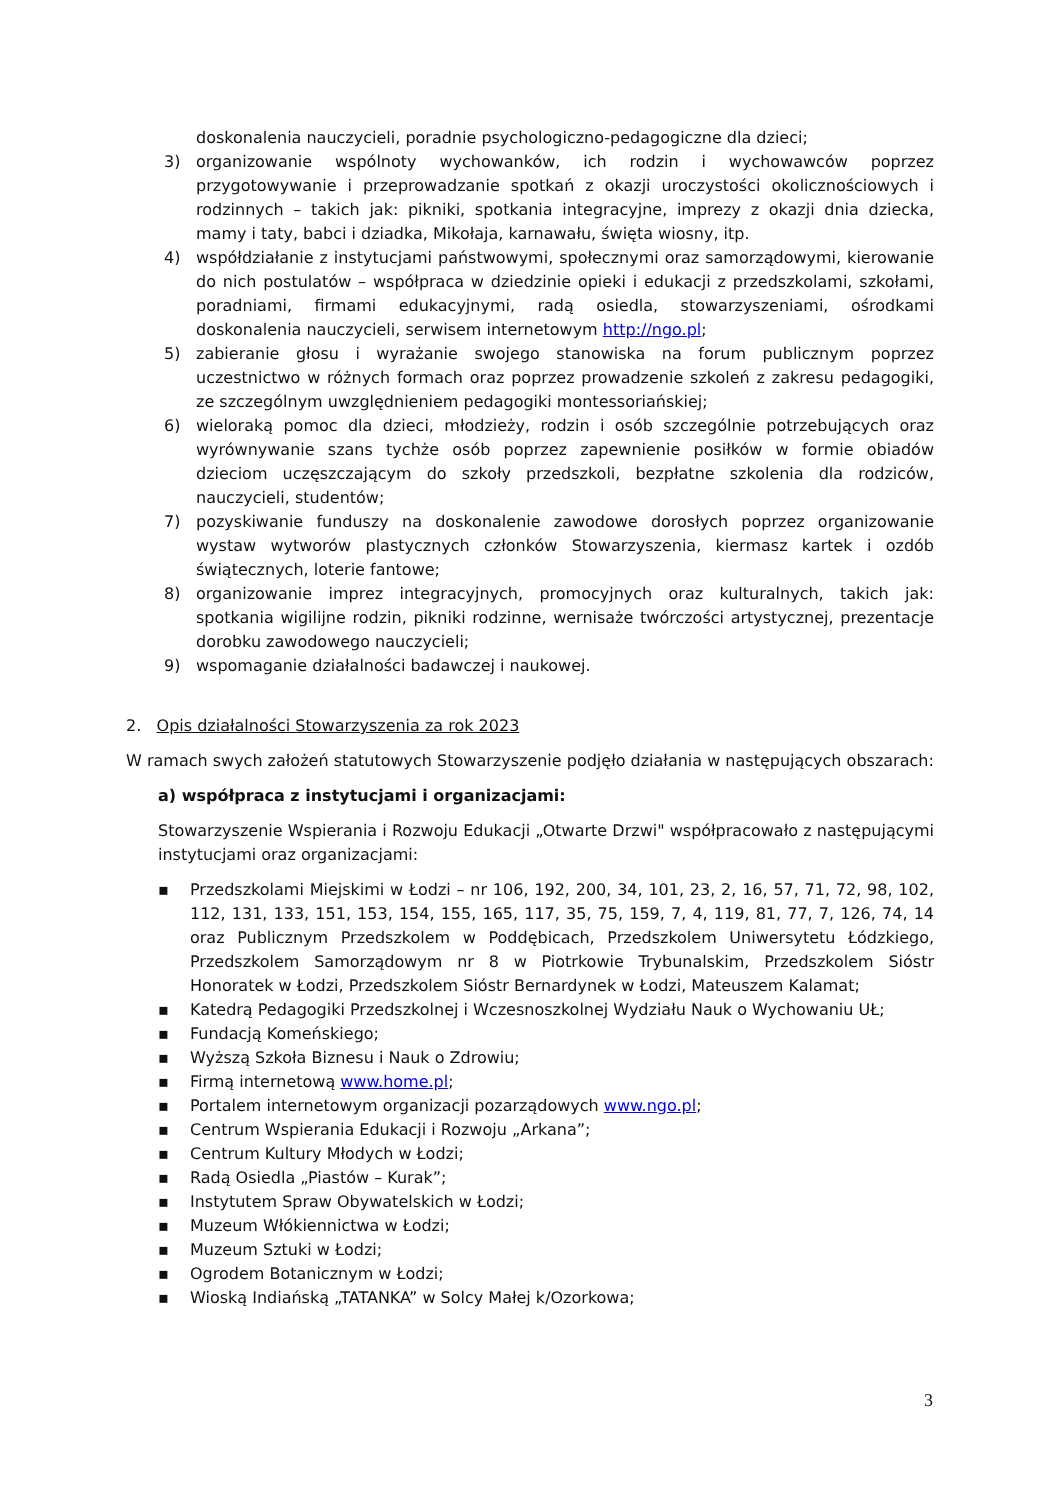doskonalenia nauczycieli, poradnie psychologiczno-pedagogiczne dla dzieci;
3) organizowanie wspólnoty wychowanków, ich rodzin i wychowawców poprzez przygotowywanie i przeprowadzanie spotkań z okazji uroczystości okolicznościowych i rodzinnych – takich jak: pikniki, spotkania integracyjne, imprezy z okazji dnia dziecka, mamy i taty, babci i dziadka, Mikołaja, karnawału, święta wiosny, itp.
4) współdziałanie z instytucjami państwowymi, społecznymi oraz samorządowymi, kierowanie do nich postulatów – współpraca w dziedzinie opieki i edukacji z przedszkolami, szkołami, poradniami, firmami edukacyjnymi, radą osiedla, stowarzyszeniami, ośrodkami doskonalenia nauczycieli, serwisem internetowym http://ngo.pl;
5) zabieranie głosu i wyrażanie swojego stanowiska na forum publicznym poprzez uczestnictwo w różnych formach oraz poprzez prowadzenie szkoleń z zakresu pedagogiki, ze szczególnym uwzględnieniem pedagogiki montessoriańskiej;
6) wieloraką pomoc dla dzieci, młodzieży, rodzin i osób szczególnie potrzebujących oraz wyrównywanie szans tychże osób poprzez zapewnienie posiłków w formie obiadów dzieciom uczęszczającym do szkoły przedszkoli, bezpłatne szkolenia dla rodziców, nauczycieli, studentów;
7) pozyskiwanie funduszy na doskonalenie zawodowe dorosłych poprzez organizowanie wystaw wytworów plastycznych członków Stowarzyszenia, kiermasz kartek i ozdób świątecznych, loterie fantowe;
8) organizowanie imprez integracyjnych, promocyjnych oraz kulturalnych, takich jak: spotkania wigilijne rodzin, pikniki rodzinne, wernisaże twórczości artystycznej, prezentacje dorobku zawodowego nauczycieli;
9) wspomaganie działalności badawczej i naukowej.
2. Opis działalności Stowarzyszenia za rok 2023
W ramach swych założeń statutowych Stowarzyszenie podjęło działania w następujących obszarach:
a) współpraca z instytucjami i organizacjami:
Stowarzyszenie Wspierania i Rozwoju Edukacji „Otwarte Drzwi" współpracowało z następującymi instytucjami oraz organizacjami:
▪ Przedszkolami Miejskimi w Łodzi – nr 106, 192, 200, 34, 101, 23, 2, 16, 57, 71, 72, 98, 102, 112, 131, 133, 151, 153, 154, 155, 165, 117, 35, 75, 159, 7, 4, 119, 81, 77, 7, 126, 74, 14 oraz Publicznym Przedszkolem w Poddębicach, Przedszkolem Uniwersytetu Łódzkiego, Przedszkolem Samorządowym nr 8 w Piotrkowie Trybunalskim, Przedszkolem Sióstr Honoratek w Łodzi, Przedszkolem Sióstr Bernardynek w Łodzi, Mateuszem Kalamat;
▪ Katedrą Pedagogiki Przedszkolnej i Wczesnoszkolnej Wydziału Nauk o Wychowaniu UŁ;
▪ Fundacją Komeńskiego;
▪ Wyższą Szkoła Biznesu i Nauk o Zdrowiu;
▪ Firmą internetową www.home.pl;
▪ Portalem internetowym organizacji pozarządowych www.ngo.pl;
▪ Centrum Wspierania Edukacji i Rozwoju „Arkana”;
▪ Centrum Kultury Młodych w Łodzi;
▪ Radą Osiedla „Piastów – Kurak”;
▪ Instytutem Spraw Obywatelskich w Łodzi;
▪ Muzeum Włókiennictwa w Łodzi;
▪ Muzeum Sztuki w Łodzi;
▪ Ogrodem Botanicznym w Łodzi;
▪ Wioską Indiańską „TATANKA” w Solcy Małej k/Ozorkowa;
3